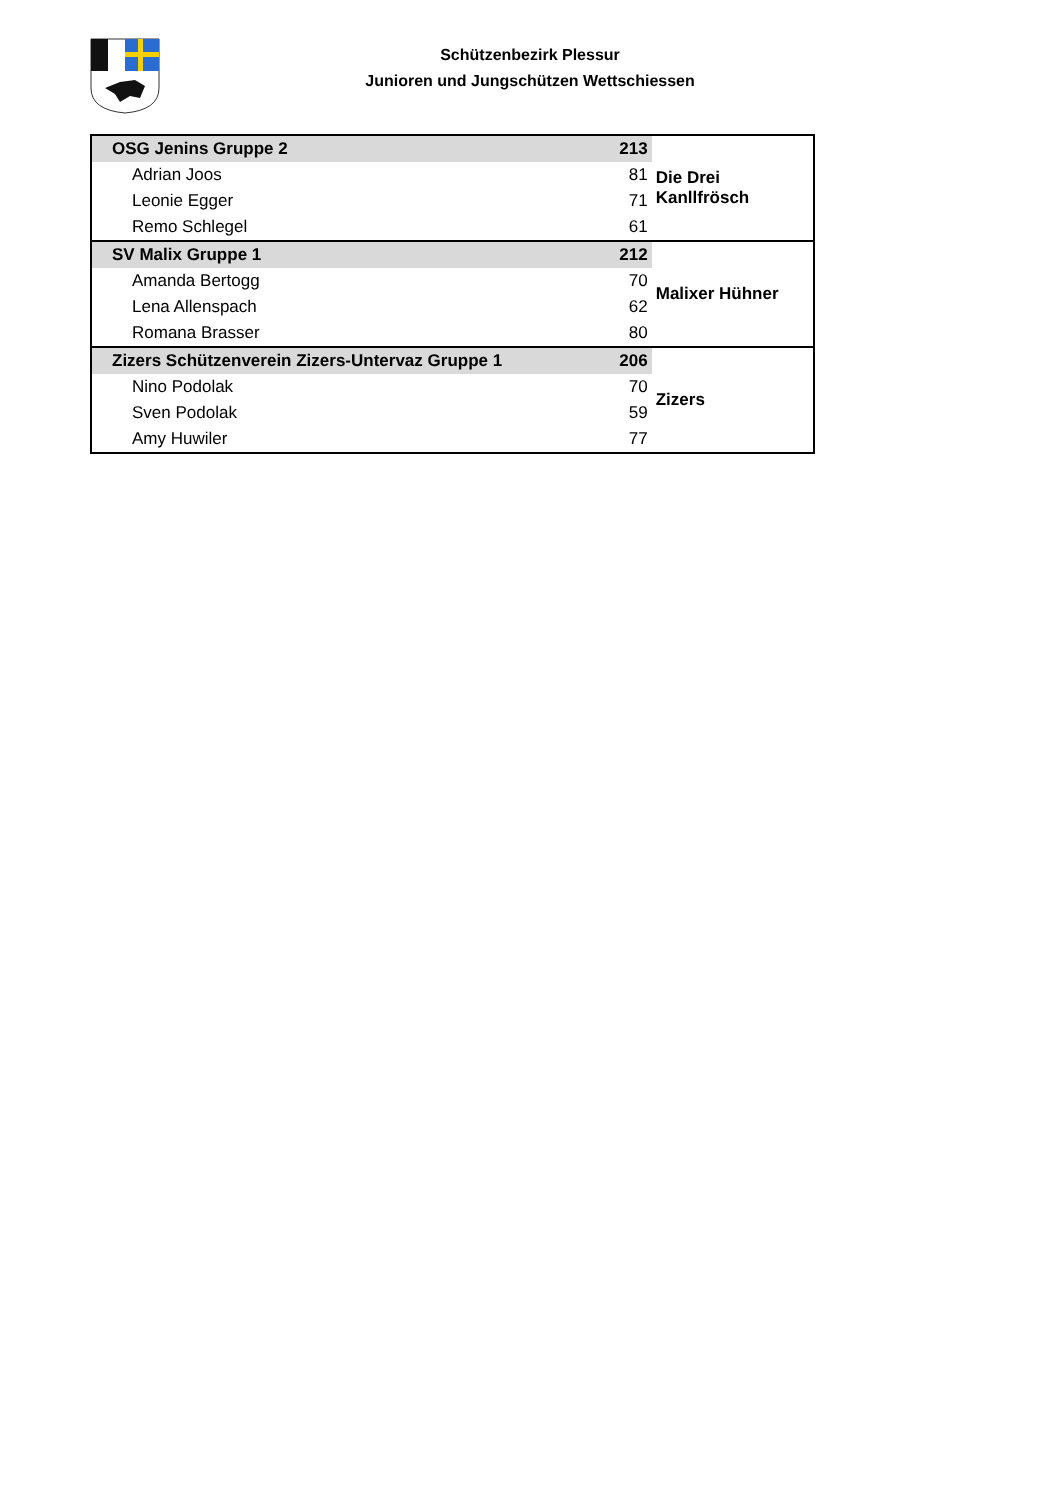Schützenbezirk Plessur
Junioren und Jungschützen Wettschiessen
| OSG Jenins Gruppe 2 | 213 | Die Drei Kanllfrösch |
| Adrian Joos | 81 | |
| Leonie Egger | 71 | |
| Remo Schlegel | 61 | |
| SV Malix Gruppe 1 | 212 | Malixer Hühner |
| Amanda Bertogg | 70 | |
| Lena Allenspach | 62 | |
| Romana Brasser | 80 | |
| Zizers Schützenverein Zizers-Untervaz Gruppe 1 | 206 | Zizers |
| Nino Podolak | 70 | |
| Sven Podolak | 59 | |
| Amy Huwiler | 77 | |